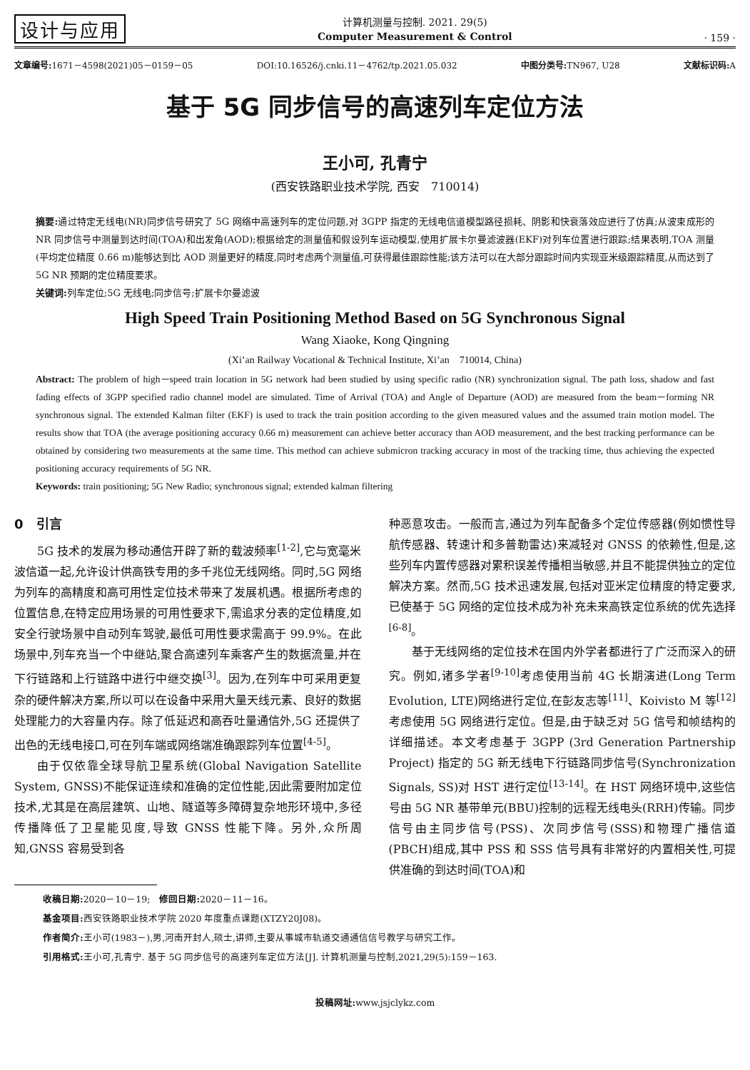设计与应用
计算机测量与控制. 2021. 29(5)
Computer Measurement & Control
· 159 ·
文章编号: 1671－4598(2021)05－0159－05 DOI:10.16526/j.cnki.11－4762/tp.2021.05.032 中图分类号: TN967, U28 文献标识码: A
基于 5G 同步信号的高速列车定位方法
王小可, 孔青宁
(西安铁路职业技术学院, 西安　710014)
摘要: 通过特定无线电(NR)同步信号研究了 5G 网络中高速列车的定位问题,对 3GPP 指定的无线电信道模型路径损耗、阴影和快衰落效应进行了仿真;从波束成形的 NR 同步信号中测量到达时间(TOA)和出发角(AOD);根据给定的测量值和假设列车运动模型,使用扩展卡尔曼滤波器(EKF)对列车位置进行跟踪;结果表明,TOA 测量(平均定位精度 0.66 m)能够达到比 AOD 测量更好的精度,同时考虑两个测量值,可获得最佳跟踪性能;该方法可以在大部分跟踪时间内实现亚米级跟踪精度,从而达到了 5G NR 预期的定位精度要求。
关键词: 列车定位;5G 无线电;同步信号;扩展卡尔曼滤波
High Speed Train Positioning Method Based on 5G Synchronous Signal
Wang Xiaoke, Kong Qingning
(Xi’an Railway Vocational & Technical Institute, Xi’an　710014, China)
Abstract: The problem of high－speed train location in 5G network had been studied by using specific radio (NR) synchronization signal. The path loss, shadow and fast fading effects of 3GPP specified radio channel model are simulated. Time of Arrival (TOA) and Angle of Departure (AOD) are measured from the beam－forming NR synchronous signal. The extended Kalman filter (EKF) is used to track the train position according to the given measured values and the assumed train motion model. The results show that TOA (the average positioning accuracy 0.66 m) measurement can achieve better accuracy than AOD measurement, and the best tracking performance can be obtained by considering two measurements at the same time. This method can achieve submicron tracking accuracy in most of the tracking time, thus achieving the expected positioning accuracy requirements of 5G NR.
Keywords: train positioning; 5G New Radio; synchronous signal; extended kalman filtering
0　引言
5G 技术的发展为移动通信开辟了新的载波频率<sup>[1-2]</sup>,它与宽毫米波信道一起,允许设计供高铁专用的多千兆位无线网络。同时,5G 网络为列车的高精度和高可用性定位技术带来了发展机遇。根据所考虑的位置信息,在特定应用场景的可用性要求下,需追求分表的定位精度,如安全行驶场景中自动列车驾驶,最低可用性要求需高于 99.9%。在此场景中,列车充当一个中继站,聚合高速列车乘客产生的数据流量,并在下行链路和上行链路中进行中继交换<sup>[3]</sup>。因为,在列车中可采用更复杂的硬件解决方案,所以可以在设备中采用大量天线元素、良好的数据处理能力的大容量内存。除了低延迟和高吞吐量通信外,5G 还提供了出色的无线电接口,可在列车端或网络端准确跟踪列车位置<sup>[4-5]</sup>。
由于仅依靠全球导航卫星系统(Global Navigation Satellite System, GNSS)不能保证连续和准确的定位性能,因此需要附加定位技术,尤其是在高层建筑、山地、隧道等多障碍复杂地形环境中,多径传播降低了卫星能见度,导致 GNSS 性能下降。另外,众所周知,GNSS 容易受到各
种恶意攻击。一般而言,通过为列车配备多个定位传感器(例如惯性导航传感器、转速计和多普勒雷达)来减轻对 GNSS 的依赖性,但是,这些列车内置传感器对累积误差传播相当敏感,并且不能提供独立的定位解决方案。然而,5G 技术迅速发展,包括对亚米定位精度的特定要求,已使基于 5G 网络的定位技术成为补充未来高铁定位系统的优先选择<sup>[6-8]</sup>。
基于无线网络的定位技术在国内外学者都进行了广泛而深入的研究。例如,诸多学者<sup>[9-10]</sup>考虑使用当前 4G 长期演进(Long Term Evolution, LTE)网络进行定位,在彭友志等<sup>[11]</sup>、Koivisto M 等<sup>[12]</sup>考虑使用 5G 网络进行定位。但是,由于缺乏对 5G 信号和帧结构的详细描述。本文考虑基于 3GPP (3rd Generation Partnership Project) 指定的 5G 新无线电下行链路同步信号(Synchronization Signals, SS)对 HST 进行定位<sup>[13-14]</sup>。在 HST 网络环境中,这些信号由 5G NR 基带单元(BBU)控制的远程无线电头(RRH)传输。同步信号由主同步信号(PSS)、次同步信号(SSS)和物理广播信道(PBCH)组成,其中 PSS 和 SSS 信号具有非常好的内置相关性,可提供准确的到达时间(TOA)和
收稿日期: 2020－10－19;　修回日期: 2020－11－16。
基金项目: 西安铁路职业技术学院 2020 年度重点课题(XTZY20J08)。
作者简介: 王小可(1983－),男,河南开封人,硕士,讲师,主要从事城市轨道交通通信信号教学与研究工作。
引用格式: 王小可,孔青宁. 基于 5G 同步信号的高速列车定位方法[J]. 计算机测量与控制,2021,29(5):159－163.
投稿网址: www.jsjclykz.com